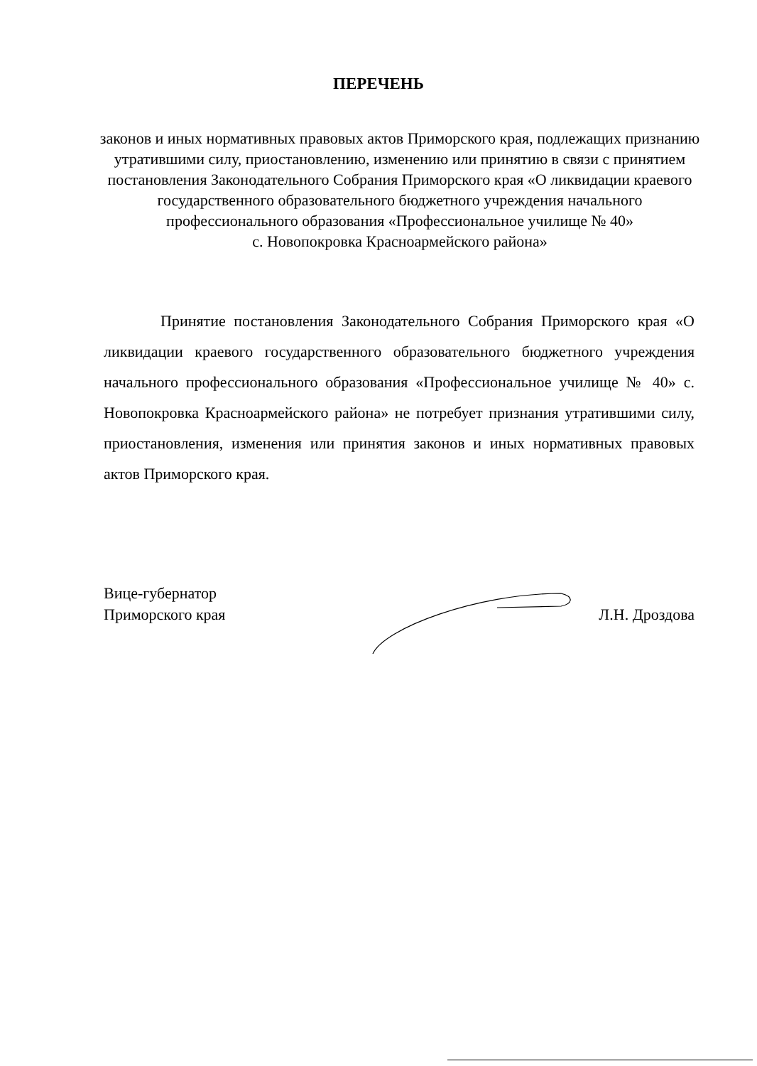ПЕРЕЧЕНЬ
законов и иных нормативных правовых актов Приморского края, подлежащих признанию утратившими силу, приостановлению, изменению или принятию в связи с принятием постановления Законодательного Собрания Приморского края «О ликвидации краевого государственного образовательного бюджетного учреждения начального профессионального образования «Профессиональное училище № 40»
с. Новопокровка Красноармейского района»
Принятие постановления Законодательного Собрания Приморского края «О ликвидации краевого государственного образовательного бюджетного учреждения начального профессионального образования «Профессиональное училище № 40» с. Новопокровка Красноармейского района» не потребует признания утратившими силу, приостановления, изменения или принятия законов и иных нормативных правовых актов Приморского края.
Вице-губернатор
Приморского края
Л.Н. Дроздова